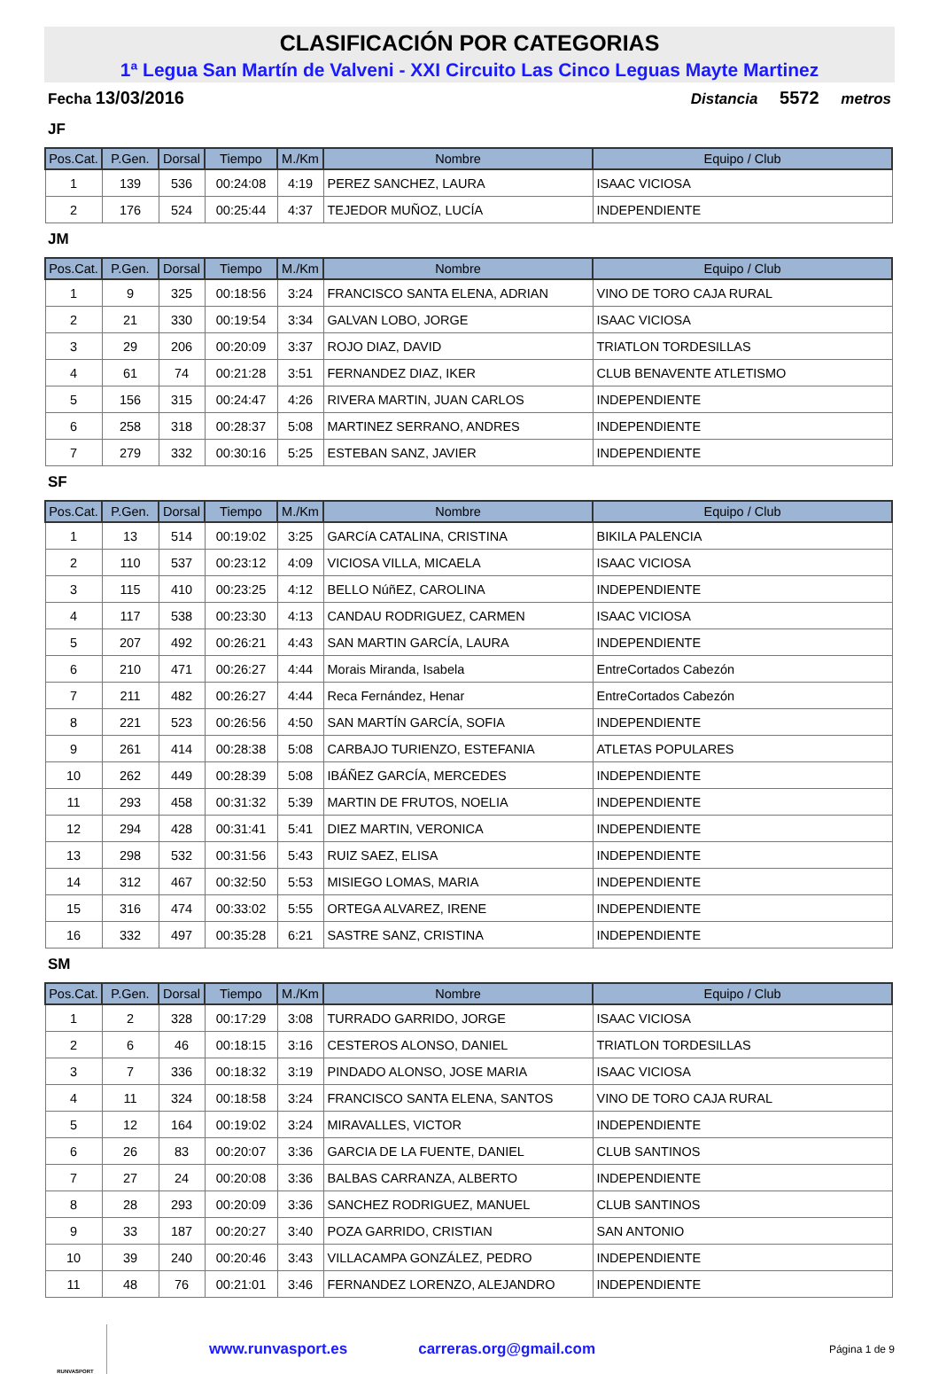CLASIFICACIÓN POR CATEGORIAS
1ª Legua San Martín de Valveni - XXI Circuito Las Cinco Leguas Mayte Martinez
Fecha 13/03/2016 Distancia 5572 metros
JF
| Pos.Cat. | P.Gen. | Dorsal | Tiempo | M./Km | Nombre | Equipo / Club |
| --- | --- | --- | --- | --- | --- | --- |
| 1 | 139 | 536 | 00:24:08 | 4:19 | PEREZ SANCHEZ, LAURA | ISAAC VICIOSA |
| 2 | 176 | 524 | 00:25:44 | 4:37 | TEJEDOR MUÑOZ, LUCÍA | INDEPENDIENTE |
JM
| Pos.Cat. | P.Gen. | Dorsal | Tiempo | M./Km | Nombre | Equipo / Club |
| --- | --- | --- | --- | --- | --- | --- |
| 1 | 9 | 325 | 00:18:56 | 3:24 | FRANCISCO SANTA ELENA, ADRIAN | VINO DE TORO CAJA RURAL |
| 2 | 21 | 330 | 00:19:54 | 3:34 | GALVAN LOBO, JORGE | ISAAC VICIOSA |
| 3 | 29 | 206 | 00:20:09 | 3:37 | ROJO DIAZ, DAVID | TRIATLON TORDESILLAS |
| 4 | 61 | 74 | 00:21:28 | 3:51 | FERNANDEZ DIAZ, IKER | CLUB BENAVENTE ATLETISMO |
| 5 | 156 | 315 | 00:24:47 | 4:26 | RIVERA MARTIN, JUAN CARLOS | INDEPENDIENTE |
| 6 | 258 | 318 | 00:28:37 | 5:08 | MARTINEZ SERRANO, ANDRES | INDEPENDIENTE |
| 7 | 279 | 332 | 00:30:16 | 5:25 | ESTEBAN SANZ, JAVIER | INDEPENDIENTE |
SF
| Pos.Cat. | P.Gen. | Dorsal | Tiempo | M./Km | Nombre | Equipo / Club |
| --- | --- | --- | --- | --- | --- | --- |
| 1 | 13 | 514 | 00:19:02 | 3:25 | GARCíA CATALINA, CRISTINA | BIKILA PALENCIA |
| 2 | 110 | 537 | 00:23:12 | 4:09 | VICIOSA VILLA, MICAELA | ISAAC VICIOSA |
| 3 | 115 | 410 | 00:23:25 | 4:12 | BELLO NúñEZ, CAROLINA | INDEPENDIENTE |
| 4 | 117 | 538 | 00:23:30 | 4:13 | CANDAU RODRIGUEZ, CARMEN | ISAAC VICIOSA |
| 5 | 207 | 492 | 00:26:21 | 4:43 | SAN MARTIN GARCÍA, LAURA | INDEPENDIENTE |
| 6 | 210 | 471 | 00:26:27 | 4:44 | Morais Miranda, Isabela | EntreCortados Cabezón |
| 7 | 211 | 482 | 00:26:27 | 4:44 | Reca Fernández, Henar | EntreCortados Cabezón |
| 8 | 221 | 523 | 00:26:56 | 4:50 | SAN MARTÍN GARCÍA, SOFIA | INDEPENDIENTE |
| 9 | 261 | 414 | 00:28:38 | 5:08 | CARBAJO TURIENZO, ESTEFANIA | ATLETAS POPULARES |
| 10 | 262 | 449 | 00:28:39 | 5:08 | IBÁÑEZ GARCÍA, MERCEDES | INDEPENDIENTE |
| 11 | 293 | 458 | 00:31:32 | 5:39 | MARTIN DE FRUTOS, NOELIA | INDEPENDIENTE |
| 12 | 294 | 428 | 00:31:41 | 5:41 | DIEZ MARTIN, VERONICA | INDEPENDIENTE |
| 13 | 298 | 532 | 00:31:56 | 5:43 | RUIZ SAEZ, ELISA | INDEPENDIENTE |
| 14 | 312 | 467 | 00:32:50 | 5:53 | MISIEGO LOMAS, MARIA | INDEPENDIENTE |
| 15 | 316 | 474 | 00:33:02 | 5:55 | ORTEGA ALVAREZ, IRENE | INDEPENDIENTE |
| 16 | 332 | 497 | 00:35:28 | 6:21 | SASTRE SANZ, CRISTINA | INDEPENDIENTE |
SM
| Pos.Cat. | P.Gen. | Dorsal | Tiempo | M./Km | Nombre | Equipo / Club |
| --- | --- | --- | --- | --- | --- | --- |
| 1 | 2 | 328 | 00:17:29 | 3:08 | TURRADO GARRIDO, JORGE | ISAAC VICIOSA |
| 2 | 6 | 46 | 00:18:15 | 3:16 | CESTEROS ALONSO, DANIEL | TRIATLON TORDESILLAS |
| 3 | 7 | 336 | 00:18:32 | 3:19 | PINDADO ALONSO, JOSE MARIA | ISAAC VICIOSA |
| 4 | 11 | 324 | 00:18:58 | 3:24 | FRANCISCO SANTA ELENA, SANTOS | VINO DE TORO CAJA RURAL |
| 5 | 12 | 164 | 00:19:02 | 3:24 | MIRAVALLES, VICTOR | INDEPENDIENTE |
| 6 | 26 | 83 | 00:20:07 | 3:36 | GARCIA DE LA FUENTE, DANIEL | CLUB SANTINOS |
| 7 | 27 | 24 | 00:20:08 | 3:36 | BALBAS CARRANZA, ALBERTO | INDEPENDIENTE |
| 8 | 28 | 293 | 00:20:09 | 3:36 | SANCHEZ RODRIGUEZ, MANUEL | CLUB SANTINOS |
| 9 | 33 | 187 | 00:20:27 | 3:40 | POZA GARRIDO, CRISTIAN | SAN ANTONIO |
| 10 | 39 | 240 | 00:20:46 | 3:43 | VILLACAMPA GONZÁLEZ, PEDRO | INDEPENDIENTE |
| 11 | 48 | 76 | 00:21:01 | 3:46 | FERNANDEZ LORENZO, ALEJANDRO | INDEPENDIENTE |
RUNVASPORT
www.runvasport.es carreras.org@gmail.com Página 1 de 9